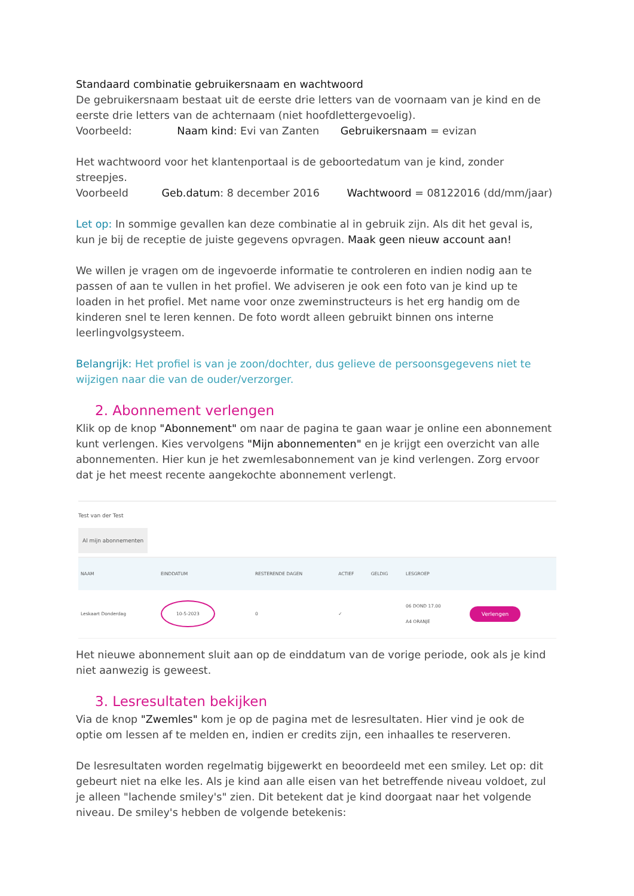Standaard combinatie gebruikersnaam en wachtwoord
De gebruikersnaam bestaat uit de eerste drie letters van de voornaam van je kind en de eerste drie letters van de achternaam (niet hoofdlettergevoelig).
Voorbeeld: Naam kind: Evi van Zanten Gebruikersnaam = evizan
Het wachtwoord voor het klantenportaal is de geboortedatum van je kind, zonder streepjes.
Voorbeeld Geb.datum: 8 december 2016 Wachtwoord = 08122016 (dd/mm/jaar)
Let op: In sommige gevallen kan deze combinatie al in gebruik zijn. Als dit het geval is, kun je bij de receptie de juiste gegevens opvragen. Maak geen nieuw account aan!
We willen je vragen om de ingevoerde informatie te controleren en indien nodig aan te passen of aan te vullen in het profiel. We adviseren je ook een foto van je kind up te loaden in het profiel. Met name voor onze zweminstructeurs is het erg handig om de kinderen snel te leren kennen. De foto wordt alleen gebruikt binnen ons interne leerlingvolgsysteem.
Belangrijk: Het profiel is van je zoon/dochter, dus gelieve de persoonsgegevens niet te wijzigen naar die van de ouder/verzorger.
2. Abonnement verlengen
Klik op de knop "Abonnement" om naar de pagina te gaan waar je online een abonnement kunt verlengen. Kies vervolgens "Mijn abonnementen" en je krijgt een overzicht van alle abonnementen. Hier kun je het zwemlesabonnement van je kind verlengen. Zorg ervoor dat je het meest recente aangekochte abonnement verlengt.
Test van der Test
Al mijn abonnementen
| NAAM | EINDDATUM | RESTERENDE DAGEN | ACTIEF | GELDIG | LESGROEP | |
| --- | --- | --- | --- | --- | --- | --- |
| Leskaart Donderdag | 10-5-2023 | 0 | ✓ | | 06 DOND 17.00 A4 ORANJE | Verlengen |
Het nieuwe abonnement sluit aan op de einddatum van de vorige periode, ook als je kind niet aanwezig is geweest.
3. Lesresultaten bekijken
Via de knop "Zwemles" kom je op de pagina met de lesresultaten. Hier vind je ook de optie om lessen af te melden en, indien er credits zijn, een inhaalles te reserveren.
De lesresultaten worden regelmatig bijgewerkt en beoordeeld met een smiley. Let op: dit gebeurt niet na elke les. Als je kind aan alle eisen van het betreffende niveau voldoet, zul je alleen "lachende smiley's" zien. Dit betekent dat je kind doorgaat naar het volgende niveau. De smiley's hebben de volgende betekenis: